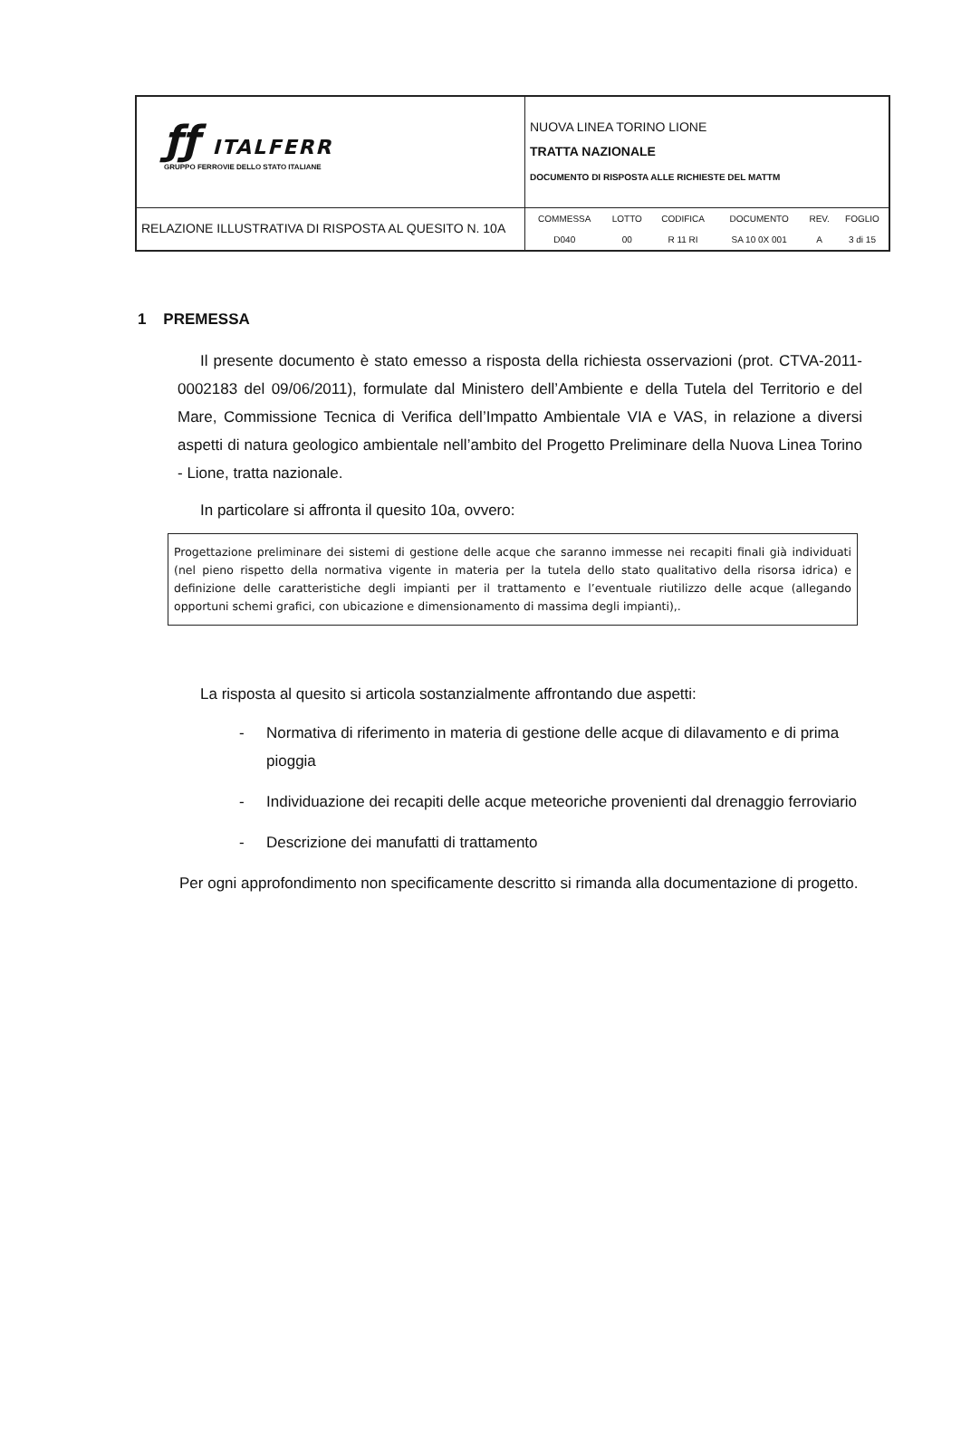| ƒƒ ITALFERR GRUPPO FERROVIE DELLO STATO ITALIANE | NUOVA LINEA TORINO LIONE TRATTA NAZIONALE DOCUMENTO DI RISPOSTA ALLE RICHIESTE DEL MATTM |
| RELAZIONE ILLUSTRATIVA DI RISPOSTA AL QUESITO N. 10A | / COMMESSA / LOTTO / CODIFICA / DOCUMENTO / REV. / FOGLIO / / D040 / 00 / R 11 RI / SA 10 0X 001 / A / 3 di 15 / |
1 PREMESSA
Il presente documento è stato emesso a risposta della richiesta osservazioni (prot. CTVA-2011-0002183 del 09/06/2011), formulate dal Ministero dell’Ambiente e della Tutela del Territorio e del Mare, Commissione Tecnica di Verifica dell’Impatto Ambientale VIA e VAS, in relazione a diversi aspetti di natura geologico ambientale nell’ambito del Progetto Preliminare della Nuova Linea Torino - Lione, tratta nazionale.
In particolare si affronta il quesito 10a, ovvero:
Progettazione preliminare dei sistemi di gestione delle acque che saranno immesse nei recapiti finali già individuati (nel pieno rispetto della normativa vigente in materia per la tutela dello stato qualitativo della risorsa idrica) e definizione delle caratteristiche degli impianti per il trattamento e l’eventuale riutilizzo delle acque (allegando opportuni schemi grafici, con ubicazione e dimensionamento di massima degli impianti),.
La risposta al quesito si articola sostanzialmente affrontando due aspetti:
- Normativa di riferimento in materia di gestione delle acque di dilavamento e di prima pioggia
- Individuazione dei recapiti delle acque meteoriche provenienti dal drenaggio ferroviario
- Descrizione dei manufatti di trattamento
Per ogni approfondimento non specificamente descritto si rimanda alla documentazione di progetto.